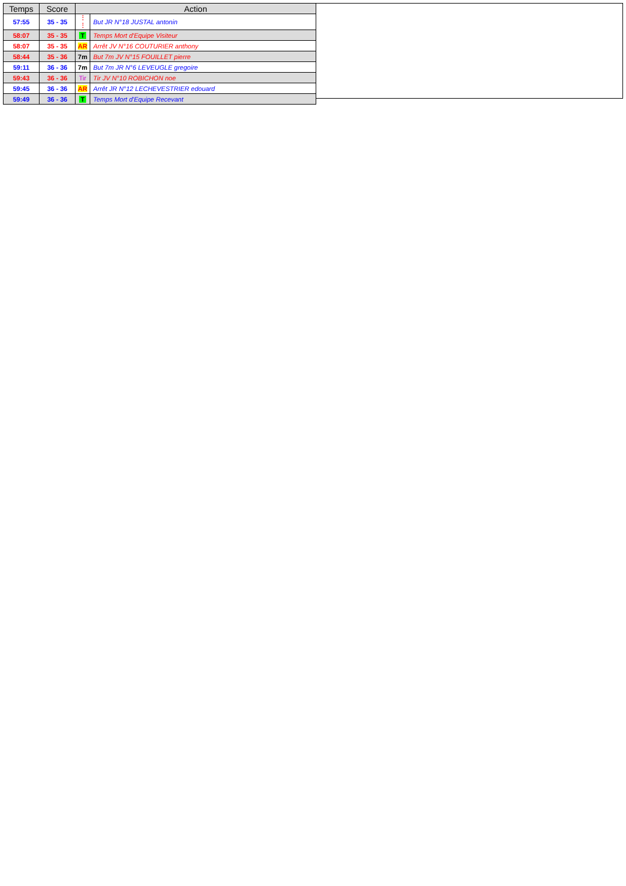| Temps | Score | Action | |
| --- | --- | --- | --- |
| 57:55 | 35 - 35 | ⋮ ⋮ | But JR N°18 JUSTAL antonin |
| 58:07 | 35 - 35 | T | Temps Mort d'Equipe Visiteur |
| 58:07 | 35 - 35 | AR | Arrêt JV N°16 COUTURIER anthony |
| 58:44 | 35 - 36 | 7m | But 7m JV N°15 FOUILLET pierre |
| 59:11 | 36 - 36 | 7m | But 7m JR N°6 LEVEUGLE gregoire |
| 59:43 | 36 - 36 | Tir | Tir JV N°10 ROBICHON noe |
| 59:45 | 36 - 36 | AR | Arrêt JR N°12 LECHEVESTRIER edouard |
| 59:49 | 36 - 36 | T | Temps Mort d'Equipe Recevant |